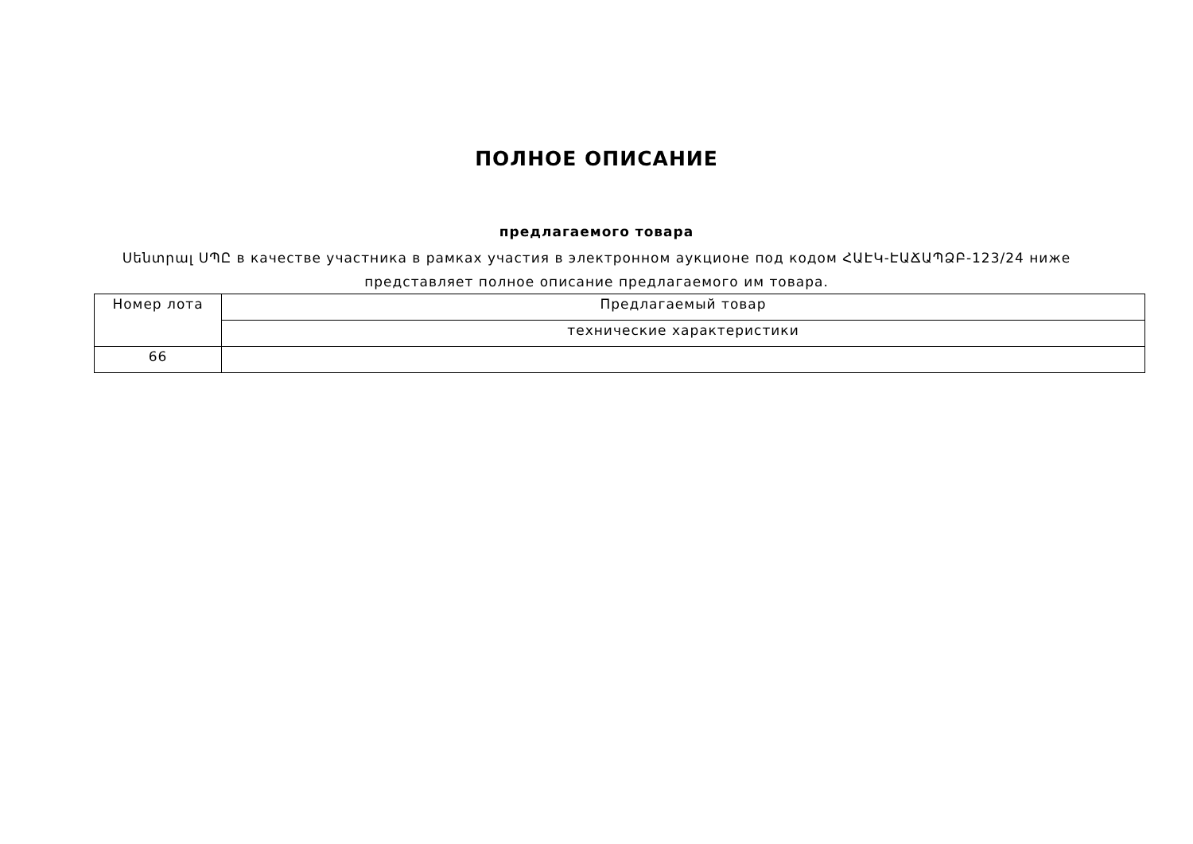ПОЛНОЕ ОПИСАНИЕ
предлагаемого товара
Սենտրալ ՍՊԸ в качестве участника в рамках участия в электронном аукционе под кодом ՀԱԷԿ-ԷԱՃԱՊՁԲ-123/24 ниже представляет полное описание предлагаемого им товара.
| Номер лота | Предлагаемый товар |
| --- | --- |
| | технические характеристики |
| 66 | |